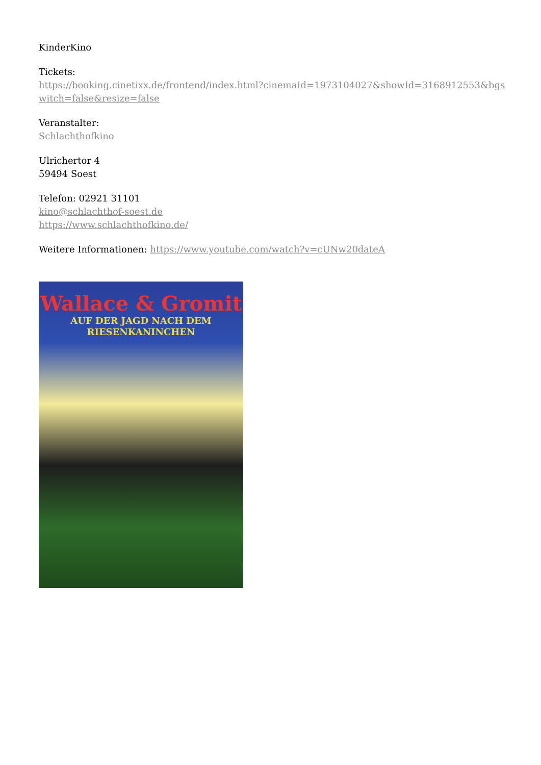KinderKino
Tickets:
https://booking.cinetixx.de/frontend/index.html?cinemaId=1973104027&showId=3168912553&bgswitch=false&resize=false
Veranstalter:
Schlachthofkino
Ulrichertor 4
59494 Soest
Telefon: 02921 31101
kino@schlachthof-soest.de
https://www.schlachthofkino.de/
Weitere Informationen: https://www.youtube.com/watch?v=cUNw20dateA
Wallace & Gromit
AUF DER JAGD NACH DEM
RIESENKANINCHEN